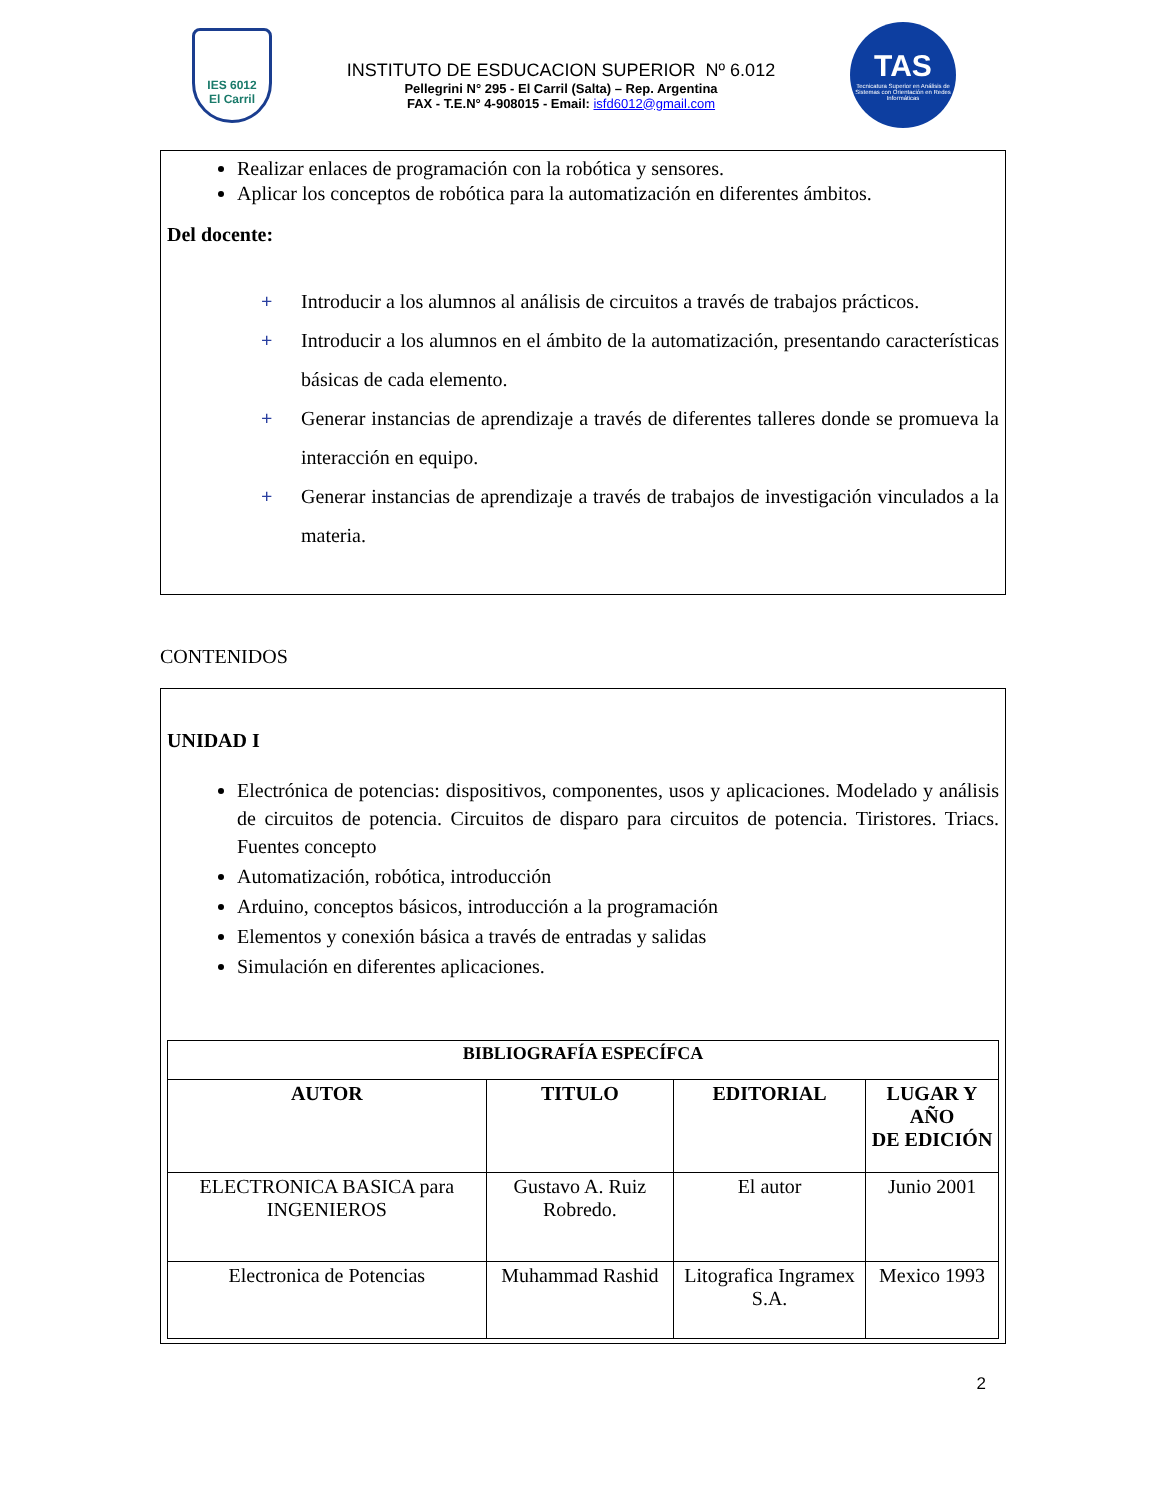IES 6012
El Carril
INSTITUTO DE ESDUCACION SUPERIOR Nº 6.012
Pellegrini N° 295 - El Carril (Salta) – Rep. Argentina
FAX - T.E.N° 4-908015 - Email: isfd6012@gmail.com
TAS
Tecnicatura Superior en Análisis de Sistemas con Orientación en Redes Informáticas
Realizar enlaces de programación con la robótica y sensores.
Aplicar los conceptos de robótica para la automatización en diferentes ámbitos.
Del docente:
+ Introducir a los alumnos al análisis de circuitos a través de trabajos prácticos.
+ Introducir a los alumnos en el ámbito de la automatización, presentando características básicas de cada elemento.
+ Generar instancias de aprendizaje a través de diferentes talleres donde se promueva la interacción en equipo.
+ Generar instancias de aprendizaje a través de trabajos de investigación vinculados a la materia.
CONTENIDOS
UNIDAD I
Electrónica de potencias: dispositivos, componentes, usos y aplicaciones. Modelado y análisis de circuitos de potencia. Circuitos de disparo para circuitos de potencia. Tiristores. Triacs. Fuentes concepto
Automatización, robótica, introducción
Arduino, conceptos básicos, introducción a la programación
Elementos y conexión básica a través de entradas y salidas
Simulación en diferentes aplicaciones.
| BIBLIOGRAFÍA ESPECÍFCA | | | |
| --- | --- | --- | --- |
| AUTOR | TITULO | EDITORIAL | LUGAR Y AÑO DE EDICIÓN |
| ELECTRONICA BASICA para INGENIEROS | Gustavo A. Ruiz Robredo. | El autor | Junio 2001 |
| Electronica de Potencias | Muhammad Rashid | Litografica Ingramex S.A. | Mexico 1993 |
2